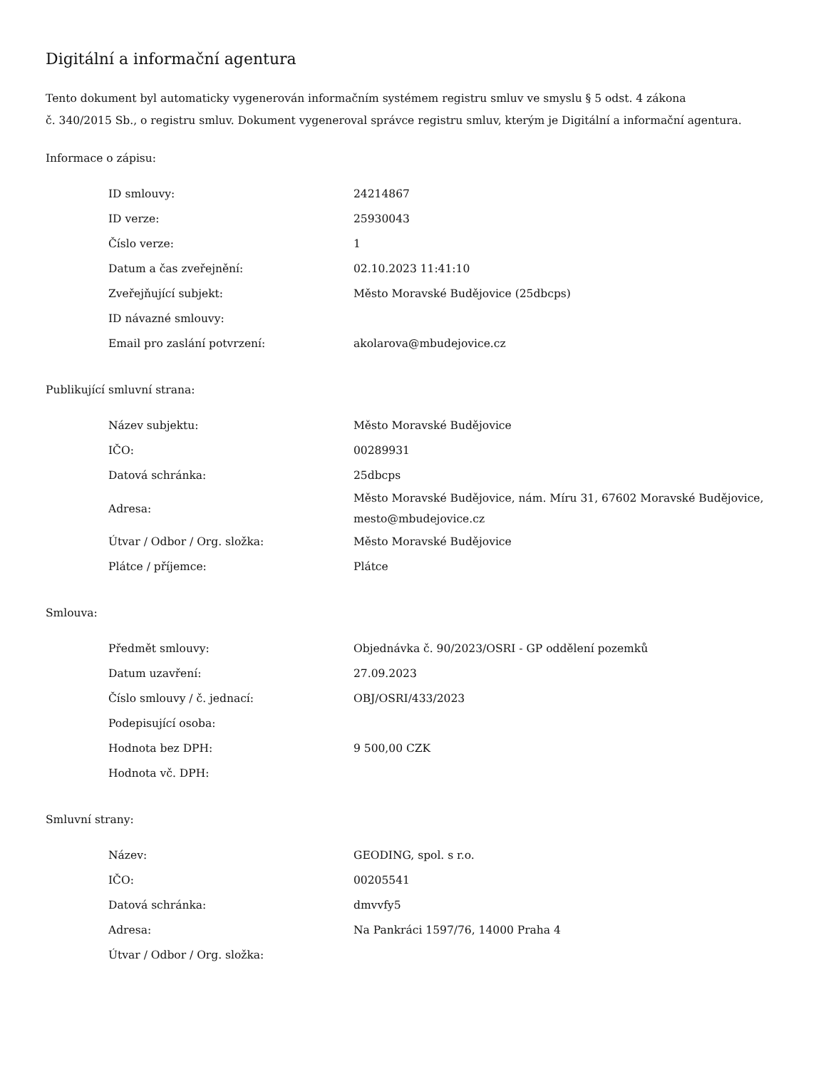Digitální a informační agentura
Tento dokument byl automaticky vygenerován informačním systémem registru smluv ve smyslu § 5 odst. 4 zákona
č. 340/2015 Sb., o registru smluv. Dokument vygeneroval správce registru smluv, kterým je Digitální a informační agentura.
Informace o zápisu:
| ID smlouvy: | 24214867 |
| ID verze: | 25930043 |
| Číslo verze: | 1 |
| Datum a čas zveřejnění: | 02.10.2023 11:41:10 |
| Zveřejňující subjekt: | Město Moravské Budějovice (25dbcps) |
| ID návazné smlouvy: | |
| Email pro zaslání potvrzení: | akolarova@mbudejovice.cz |
Publikující smluvní strana:
| Název subjektu: | Město Moravské Budějovice |
| IČO: | 00289931 |
| Datová schránka: | 25dbcps |
| Adresa: | Město Moravské Budějovice, nám. Míru 31, 67602 Moravské Budějovice, mesto@mbudejovice.cz |
| Útvar / Odbor / Org. složka: | Město Moravské Budějovice |
| Plátce / příjemce: | Plátce |
Smlouva:
| Předmět smlouvy: | Objednávka č. 90/2023/OSRI - GP oddělení pozemků |
| Datum uzavření: | 27.09.2023 |
| Číslo smlouvy / č. jednací: | OBJ/OSRI/433/2023 |
| Podepisující osoba: | |
| Hodnota bez DPH: | 9 500,00 CZK |
| Hodnota vč. DPH: | |
Smluvní strany:
| Název: | GEODING, spol. s r.o. |
| IČO: | 00205541 |
| Datová schránka: | dmvvfy5 |
| Adresa: | Na Pankráci 1597/76, 14000 Praha 4 |
| Útvar / Odbor / Org. složka: | |